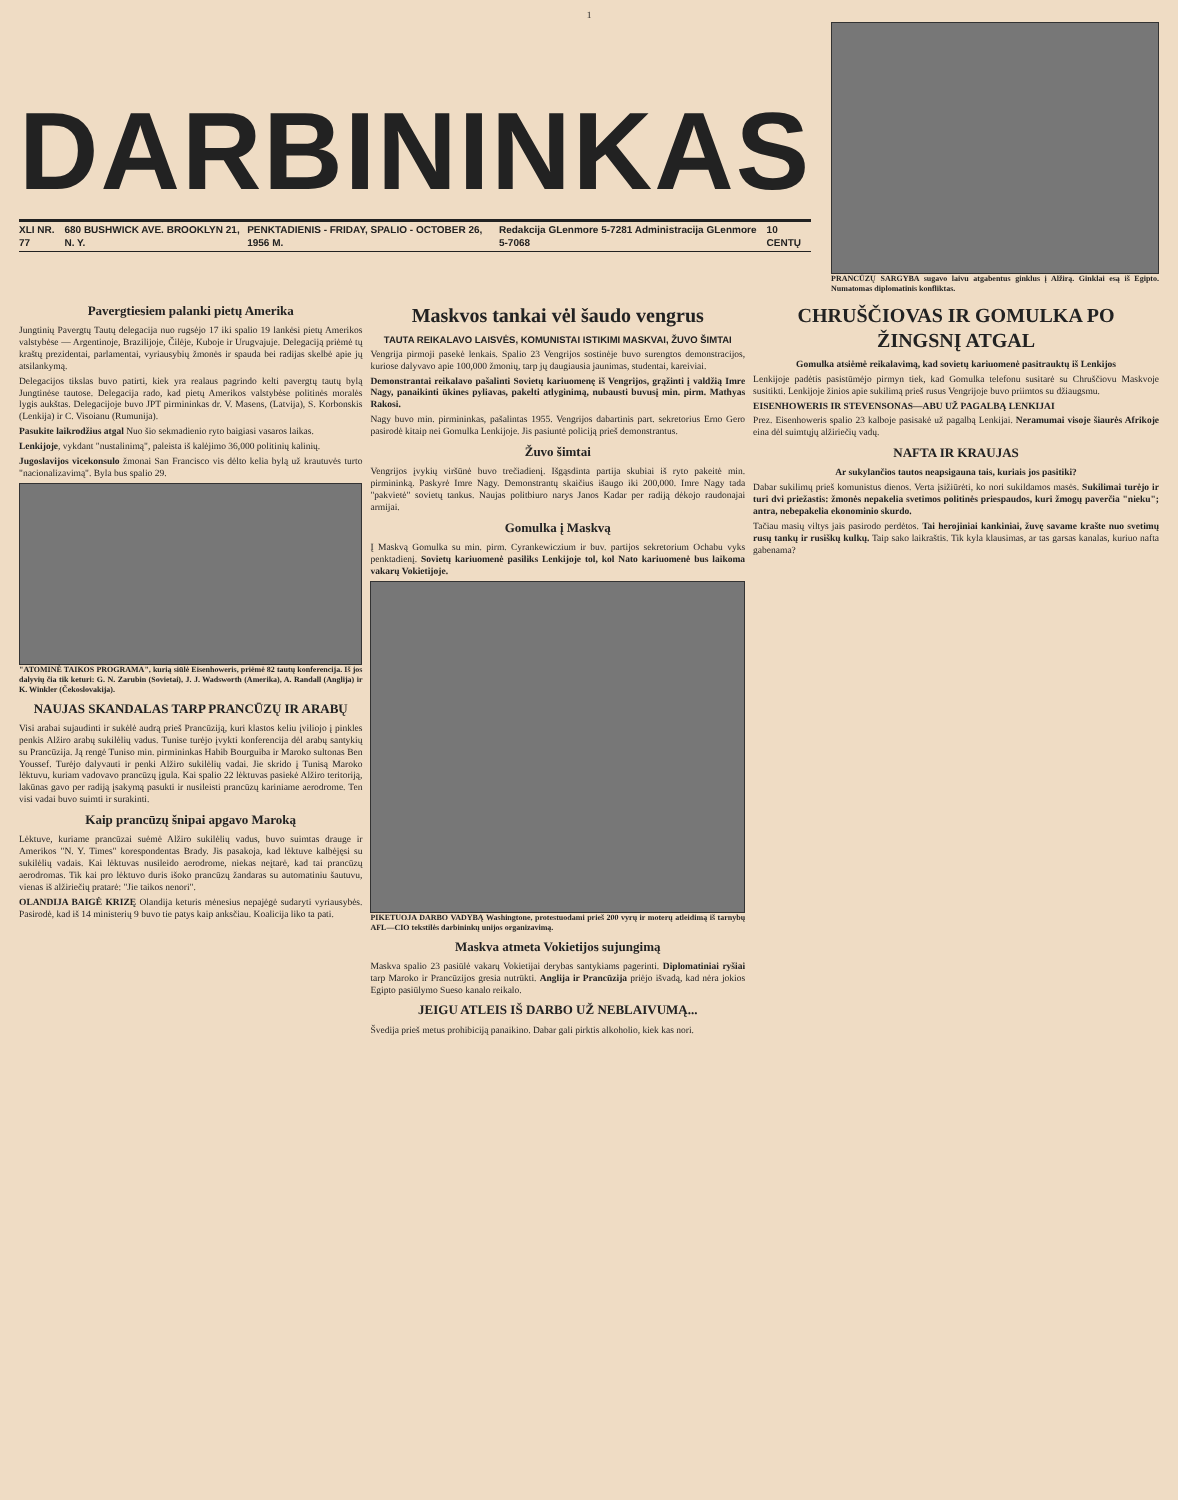1
DARBININKAS
XLI NR. 77 680 BUSHWICK AVE. BROOKLYN 21, N. Y. PENKTADIENIS - FRIDAY, SPALIO - OCTOBER 26, 1956 M. Redakcija GLenmore 5-7281 Administracija GLenmore 5-7068 10 CENTŲ
PRANCŪZŲ SARGYBA sugavo laivu atgabentus ginklus į Alžirą. Ginklai esą iš Egipto. Numatomas diplomatinis konfliktas.
Pavergtiesiem palanki pietų Amerika
Jungtinių Pavergtų Tautų delegacija nuo rugsėjo 17 iki spalio 19 lankėsi pietų Amerikos valstybėse — Argentinoje, Brazilijoje, Čilėje, Kuboje ir Urugvajuje. Delegaciją priėmė tų kraštų prezidentai, parlamentai, vyriausybių žmonės ir spauda bei radijas skelbė apie jų atsilankymą.
Delegacijos tikslas buvo patirti, kiek yra realaus pagrindo kelti pavergtų tautų bylą Jungtinėse tautose. Delegacija rado, kad pietų Amerikos valstybėse politinės moralės lygis aukštas. Delegacijoje buvo JPT pirmininkas dr. V. Masens, (Latvija), S. Korbonskis (Lenkija) ir C. Visoianu (Rumunija).
Pasukite laikrodžius atgal Nuo šio sekmadienio ryto baigiasi vasaros laikas.
Lenkijoje, vykdant "nustalinimą", paleista iš kalėjimo 36,000 politinių kalinių.
Jugoslavijos vicekonsulo žmonai San Francisco vis dėlto kelia bylą už krautuvės turto "nacionalizavimą". Byla bus spalio 29.
"ATOMINĖ TAIKOS PROGRAMA", kurią siūlė Eisenhoweris, priėmė 82 tautų konferencija. Iš jos dalyvių čia tik keturi: G. N. Zarubin (Sovietai), J. J. Wadsworth (Amerika), A. Randall (Anglija) ir K. Winkler (Čekoslovakija).
NAUJAS SKANDALAS TARP PRANCŪZŲ IR ARABŲ
Visi arabai sujaudinti ir sukėlė audrą prieš Prancūziją, kuri klastos keliu įviliojo į pinkles penkis Alžiro arabų sukilėlių vadus. Tunise turėjo įvykti konferencija dėl arabų santykių su Prancūzija. Ją rengė Tuniso min. pirmininkas Habib Bourguiba ir Maroko sultonas Ben Youssef. Turėjo dalyvauti ir penki Alžiro sukilėlių vadai. Jie skrido į Tunisą Maroko lėktuvu, kuriam vadovavo prancūzų įgula. Kai spalio 22 lėktuvas pasiekė Alžiro teritoriją, lakūnas gavo per radiją įsakymą pasukti ir nusileisti prancūzų kariniame aerodrome. Ten visi vadai buvo suimti ir surakinti.
Kaip prancūzų šnipai apgavo Maroką
Lėktuve, kuriame prancūzai suėmė Alžiro sukilėlių vadus, buvo suimtas drauge ir Amerikos "N. Y. Times" korespondentas Brady. Jis pasakoja, kad lėktuve kalbėjęsi su sukilėlių vadais. Kai lėktuvas nusileido aerodrome, niekas neįtarė, kad tai prancūzų aerodromas. Tik kai pro lėktuvo duris išoko prancūzų žandaras su automatiniu šautuvu, vienas iš alžiriečių pratarė: "Jie taikos nenori".
OLANDIJA BAIGĖ KRIZĘ Olandija keturis mėnesius nepajėgė sudaryti vyriausybės. Pasirodė, kad iš 14 ministerių 9 buvo tie patys kaip anksčiau. Koalicija liko ta pati.
Maskvos tankai vėl šaudo vengrus
TAUTA REIKALAVO LAISVĖS, KOMUNISTAI ISTIKIMI MASKVAI, ŽUVO ŠIMTAI
Vengrija pirmoji pasekė lenkais. Spalio 23 Vengrijos sostinėje buvo surengtos demonstracijos, kuriose dalyvavo apie 100,000 žmonių, tarp jų daugiausia jaunimas, studentai, kareiviai.
Demonstrantai reikalavo pašalinti Sovietų kariuomenę iš Vengrijos, grąžinti į valdžią Imre Nagy, panaikinti ūkines pyliavas, pakelti atlyginimą, nubausti buvusį min. pirm. Mathyas Rakosi.
Nagy buvo min. pirmininkas, pašalintas 1955. Vengrijos dabartinis part. sekretorius Erno Gero pasirodė kitaip nei Gomulka Lenkijoje. Jis pasiuntė policiją prieš demonstrantus.
Žuvo šimtai
Vengrijos įvykių viršūnė buvo trečiadienį. Išgąsdinta partija skubiai iš ryto pakeitė min. pirmininką. Paskyrė Imre Nagy. Demonstrantų skaičius išaugo iki 200,000. Imre Nagy tada "pakvietė" sovietų tankus. Naujas politbiuro narys Janos Kadar per radiją dėkojo raudonajai armijai.
Gomulka į Maskvą
Į Maskvą Gomulka su min. pirm. Cyrankewiczium ir buv. partijos sekretorium Ochabu vyks penktadienį. Sovietų kariuomenė pasiliks Lenkijoje tol, kol Nato kariuomenė bus laikoma vakarų Vokietijoje.
PIKETUOJA DARBO VADYBĄ Washingtone, protestuodami prieš 200 vyrų ir moterų atleidimą iš tarnybų AFL—CIO tekstilės darbininkų unijos organizavimą.
Maskva atmeta Vokietijos sujungimą
Maskva spalio 23 pasiūlė vakarų Vokietijai derybas santykiams pagerinti. Diplomatiniai ryšiai tarp Maroko ir Prancūzijos gresia nutrūkti. Anglija ir Prancūzija priėjo išvadą, kad nėra jokios Egipto pasiūlymo Sueso kanalo reikalo.
JEIGU ATLEIS IŠ DARBO UŽ NEBLAIVUMĄ...
Švedija prieš metus prohibiciją panaikino. Dabar gali pirktis alkoholio, kiek kas nori.
CHRUŠČIOVAS IR GOMULKA PO ŽINGSNĮ ATGAL
Gomulka atsiėmė reikalavimą, kad sovietų kariuomenė pasitrauktų iš Lenkijos
Lenkijoje padėtis pasistūmėjo pirmyn tiek, kad Gomulka telefonu susitarė su Chruščiovu Maskvoje susitikti. Lenkijoje žinios apie sukilimą prieš rusus Vengrijoje buvo priimtos su džiaugsmu.
EISENHOWERIS IR STEVENSONAS—ABU UŽ PAGALBĄ LENKIJAI
Prez. Eisenhoweris spalio 23 kalboje pasisakė už pagalbą Lenkijai. Neramumai visoje šiaurės Afrikoje eina dėl suimtųjų alžiriečių vadų.
NAFTA IR KRAUJAS
Ar sukylančios tautos neapsigauna tais, kuriais jos pasitiki?
Dabar sukilimų prieš komunistus dienos. Verta įsižiūrėti, ko nori sukildamos masės. Sukilimai turėjo ir turi dvi priežastis: žmonės nepakelia svetimos politinės priespaudos, kuri žmogų paverčia "nieku"; antra, nebepakelia ekonominio skurdo.
Tačiau masių viltys jais pasirodo perdėtos. Tai herojiniai kankiniai, žuvę savame krašte nuo svetimų rusų tankų ir rusiškų kulkų. Taip sako laikraštis. Tik kyla klausimas, ar tas garsas kanalas, kuriuo nafta gabenama?